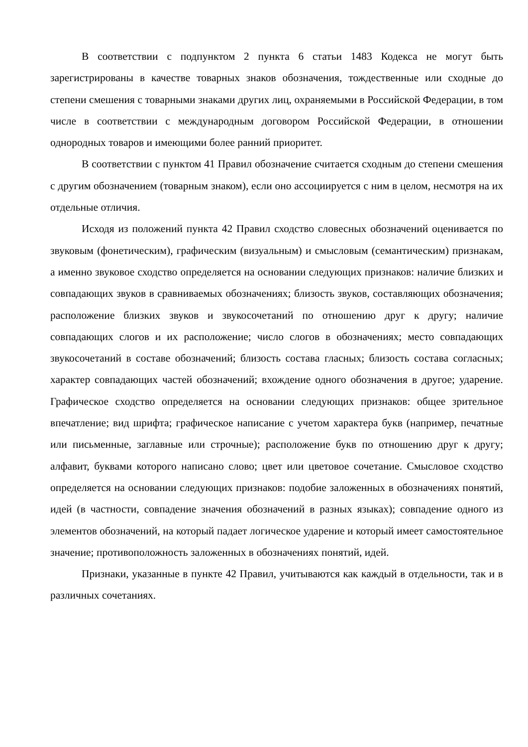В соответствии с подпунктом 2 пункта 6 статьи 1483 Кодекса не могут быть зарегистрированы в качестве товарных знаков обозначения, тождественные или сходные до степени смешения с товарными знаками других лиц, охраняемыми в Российской Федерации, в том числе в соответствии с международным договором Российской Федерации, в отношении однородных товаров и имеющими более ранний приоритет.
В соответствии с пунктом 41 Правил обозначение считается сходным до степени смешения с другим обозначением (товарным знаком), если оно ассоциируется с ним в целом, несмотря на их отдельные отличия.
Исходя из положений пункта 42 Правил сходство словесных обозначений оценивается по звуковым (фонетическим), графическим (визуальным) и смысловым (семантическим) признакам, а именно звуковое сходство определяется на основании следующих признаков: наличие близких и совпадающих звуков в сравниваемых обозначениях; близость звуков, составляющих обозначения; расположение близких звуков и звукосочетаний по отношению друг к другу; наличие совпадающих слогов и их расположение; число слогов в обозначениях; место совпадающих звукосочетаний в составе обозначений; близость состава гласных; близость состава согласных; характер совпадающих частей обозначений; вхождение одного обозначения в другое; ударение. Графическое сходство определяется на основании следующих признаков: общее зрительное впечатление; вид шрифта; графическое написание с учетом характера букв (например, печатные или письменные, заглавные или строчные); расположение букв по отношению друг к другу; алфавит, буквами которого написано слово; цвет или цветовое сочетание. Смысловое сходство определяется на основании следующих признаков: подобие заложенных в обозначениях понятий, идей (в частности, совпадение значения обозначений в разных языках); совпадение одного из элементов обозначений, на который падает логическое ударение и который имеет самостоятельное значение; противоположность заложенных в обозначениях понятий, идей.
Признаки, указанные в пункте 42 Правил, учитываются как каждый в отдельности, так и в различных сочетаниях.